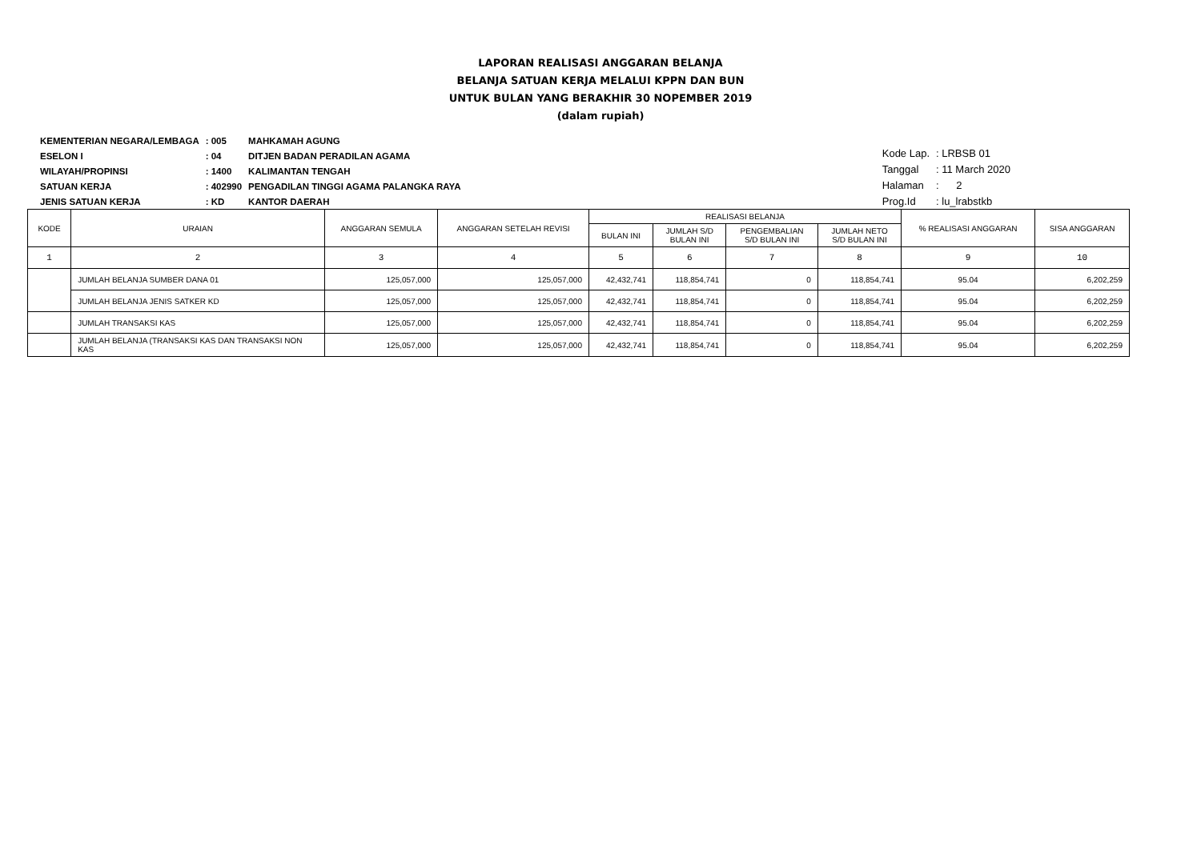LAPORAN REALISASI ANGGARAN BELANJA
BELANJA SATUAN KERJA MELALUI KPPN DAN BUN
UNTUK BULAN YANG BERAKHIR 30 NOPEMBER 2019
(dalam rupiah)
| KEMENTERIAN NEGARA/LEMBAGA | : 005 | MAHKAMAH AGUNG |
| ESELON I | : 04 | DITJEN BADAN PERADILAN AGAMA |
| WILAYAH/PROPINSI | : 1400 | KALIMANTAN TENGAH |
| SATUAN KERJA | : 402990 | PENGADILAN TINGGI AGAMA PALANGKA RAYA |
| JENIS SATUAN KERJA | : KD | KANTOR DAERAH |
| Kode Lap. | : LRBSB 01 |
| Tanggal | : 11 March 2020 |
| Halaman | : 2 |
| Prog.Id | : lu_lrabstkb |
| KODE | URAIAN | ANGGARAN SEMULA | ANGGARAN SETELAH REVISI | REALISASI BELANJA | | | | % REALISASI ANGGARAN | SISA ANGGARAN |
| --- | --- | --- | --- | --- | --- | --- | --- | --- | --- |
| | | | | BULAN INI | JUMLAH S/D BULAN INI | PENGEMBALIAN S/D BULAN INI | JUMLAH NETO S/D BULAN INI | | |
| 1 | 2 | 3 | 4 | 5 | 6 | 7 | 8 | 9 | 10 |
| | JUMLAH BELANJA SUMBER DANA 01 | 125,057,000 | 125,057,000 | 42,432,741 | 118,854,741 | 0 | 118,854,741 | 95.04 | 6,202,259 |
| | JUMLAH BELANJA JENIS SATKER KD | 125,057,000 | 125,057,000 | 42,432,741 | 118,854,741 | 0 | 118,854,741 | 95.04 | 6,202,259 |
| | JUMLAH TRANSAKSI KAS | 125,057,000 | 125,057,000 | 42,432,741 | 118,854,741 | 0 | 118,854,741 | 95.04 | 6,202,259 |
| | JUMLAH BELANJA (TRANSAKSI KAS DAN TRANSAKSI NON KAS | 125,057,000 | 125,057,000 | 42,432,741 | 118,854,741 | 0 | 118,854,741 | 95.04 | 6,202,259 |